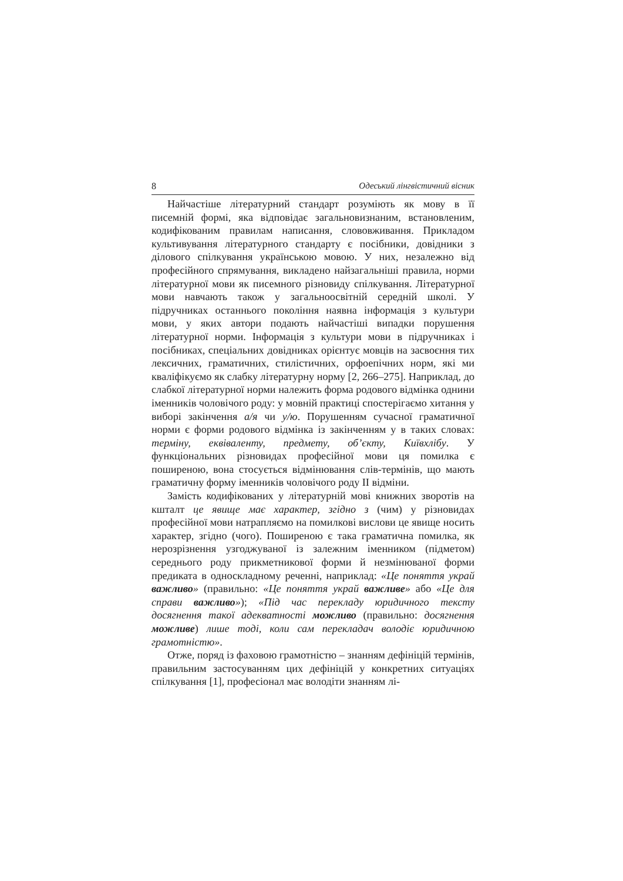8 Одеський лінгвістичний вісник
Найчастіше літературний стандарт розуміють як мову в її писемній формі, яка відповідає загальновизнаним, встановленим, кодифікованим правилам написання, слововживання. Прикладом культивування літературного стандарту є посібники, довідники з ділового спілкування українською мовою. У них, незалежно від професійного спрямування, викладено найзагальніші правила, норми літературної мови як писемного різновиду спілкування. Літературної мови навчають також у загальноосвітній середній школі. У підручниках останнього покоління наявна інформація з культури мови, у яких автори подають найчастіші випадки порушення літературної норми. Інформація з культури мови в підручниках і посібниках, спеціальних довідниках орієнтує мовців на засвоєння тих лексичних, граматичних, стилістичних, орфоепічних норм, які ми кваліфікуємо як слабку літературну норму [2, 266–275]. Наприклад, до слабкої літературної норми належить форма родового відмінка однини іменників чоловічого роду: у мовній практиці спостерігаємо хитання у виборі закінчення а/я чи у/ю. Порушенням сучасної граматичної норми є форми родового відмінка із закінченням у в таких словах: терміну, еквіваленту, предмету, об’єкту, Київхлібу. У функціональних різновидах професійної мови ця помилка є поширеною, вона стосується відмінювання слів-термінів, що мають граматичну форму іменників чоловічого роду II відміни.
Замість кодифікованих у літературній мові книжних зворотів на кшталт це явище має характер, згідно з (чим) у різновидах професійної мови натрапляємо на помилкові вислови це явище носить характер, згідно (чого). Поширеною є така граматична помилка, як нерозрізнення узгоджуваної із залежним іменником (підметом) середнього роду прикметникової форми й незмінюваної форми предиката в односкладному реченні, наприклад: «Це поняття украй важливо» (правильно: «Це поняття украй важливе» або «Це для справи важливо»); «Під час перекладу юридичного тексту досягнення такої адекватності можливо (правильно: досягнення можливе) лише тоді, коли сам перекладач володіє юридичною грамотністю».
Отже, поряд із фаховою грамотністю – знанням дефініцій термінів, правильним застосуванням цих дефініцій у конкретних ситуаціях спілкування [1], професіонал має володіти знанням лі-